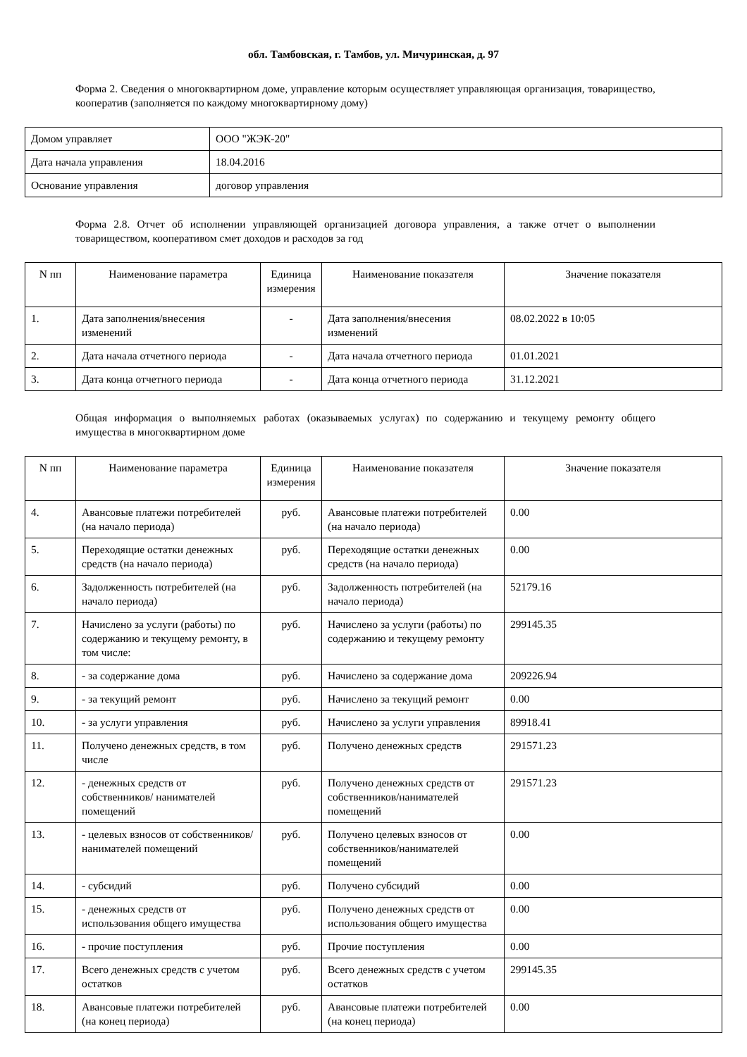обл. Тамбовская, г. Тамбов, ул. Мичуринская, д. 97
Форма 2. Сведения о многоквартирном доме, управление которым осуществляет управляющая организация, товарищество, кооператив (заполняется по каждому многоквартирному дому)
| Домом управляет | ООО "ЖЭК-20" |
| Дата начала управления | 18.04.2016 |
| Основание управления | договор управления |
Форма 2.8. Отчет об исполнении управляющей организацией договора управления, а также отчет о выполнении товариществом, кооперативом смет доходов и расходов за год
| N пп | Наименование параметра | Единица измерения | Наименование показателя | Значение показателя |
| --- | --- | --- | --- | --- |
| 1. | Дата заполнения/внесения изменений | - | Дата заполнения/внесения изменений | 08.02.2022 в 10:05 |
| 2. | Дата начала отчетного периода | - | Дата начала отчетного периода | 01.01.2021 |
| 3. | Дата конца отчетного периода | - | Дата конца отчетного периода | 31.12.2021 |
Общая информация о выполняемых работах (оказываемых услугах) по содержанию и текущему ремонту общего имущества в многоквартирном доме
| N пп | Наименование параметра | Единица измерения | Наименование показателя | Значение показателя |
| --- | --- | --- | --- | --- |
| 4. | Авансовые платежи потребителей (на начало периода) | руб. | Авансовые платежи потребителей (на начало периода) | 0.00 |
| 5. | Переходящие остатки денежных средств (на начало периода) | руб. | Переходящие остатки денежных средств (на начало периода) | 0.00 |
| 6. | Задолженность потребителей (на начало периода) | руб. | Задолженность потребителей (на начало периода) | 52179.16 |
| 7. | Начислено за услуги (работы) по содержанию и текущему ремонту, в том числе: | руб. | Начислено за услуги (работы) по содержанию и текущему ремонту | 299145.35 |
| 8. | - за содержание дома | руб. | Начислено за содержание дома | 209226.94 |
| 9. | - за текущий ремонт | руб. | Начислено за текущий ремонт | 0.00 |
| 10. | - за услуги управления | руб. | Начислено за услуги управления | 89918.41 |
| 11. | Получено денежных средств, в том числе | руб. | Получено денежных средств | 291571.23 |
| 12. | - денежных средств от собственников/ нанимателей помещений | руб. | Получено денежных средств от собственников/нанимателей помещений | 291571.23 |
| 13. | - целевых взносов от собственников/ нанимателей помещений | руб. | Получено целевых взносов от собственников/нанимателей помещений | 0.00 |
| 14. | - субсидий | руб. | Получено субсидий | 0.00 |
| 15. | - денежных средств от использования общего имущества | руб. | Получено денежных средств от использования общего имущества | 0.00 |
| 16. | - прочие поступления | руб. | Прочие поступления | 0.00 |
| 17. | Всего денежных средств с учетом остатков | руб. | Всего денежных средств с учетом остатков | 299145.35 |
| 18. | Авансовые платежи потребителей (на конец периода) | руб. | Авансовые платежи потребителей (на конец периода) | 0.00 |